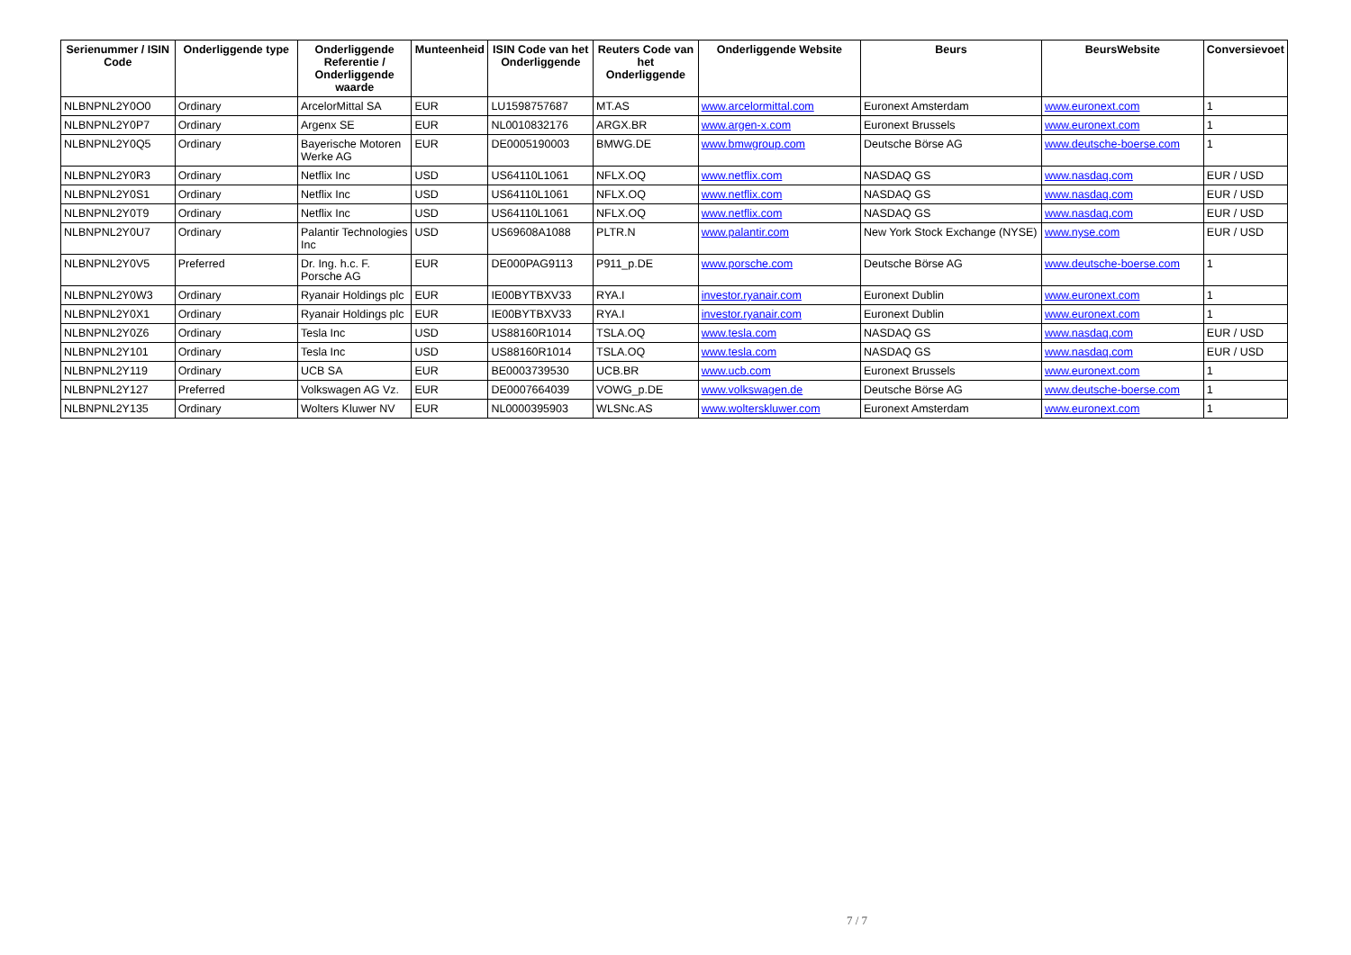| Serienummer / ISIN Code | Onderliggende type | Onderliggende Referentie / Onderliggende waarde | Munteenheid | ISIN Code van het Onderliggende | Reuters Code van het Onderliggende | Onderliggende Website | Beurs | BeursWebsite | Conversievoet |
| --- | --- | --- | --- | --- | --- | --- | --- | --- | --- |
| NLBNPNL2Y0O0 | Ordinary | ArcelorMittal SA | EUR | LU1598757687 | MT.AS | www.arcelormittal.com | Euronext Amsterdam | www.euronext.com | 1 |
| NLBNPNL2Y0P7 | Ordinary | Argenx SE | EUR | NL0010832176 | ARGX.BR | www.argen-x.com | Euronext Brussels | www.euronext.com | 1 |
| NLBNPNL2Y0Q5 | Ordinary | Bayerische Motoren Werke AG | EUR | DE0005190003 | BMWG.DE | www.bmwgroup.com | Deutsche Börse AG | www.deutsche-boerse.com | 1 |
| NLBNPNL2Y0R3 | Ordinary | Netflix Inc | USD | US64110L1061 | NFLX.OQ | www.netflix.com | NASDAQ GS | www.nasdaq.com | EUR / USD |
| NLBNPNL2Y0S1 | Ordinary | Netflix Inc | USD | US64110L1061 | NFLX.OQ | www.netflix.com | NASDAQ GS | www.nasdaq.com | EUR / USD |
| NLBNPNL2Y0T9 | Ordinary | Netflix Inc | USD | US64110L1061 | NFLX.OQ | www.netflix.com | NASDAQ GS | www.nasdaq.com | EUR / USD |
| NLBNPNL2Y0U7 | Ordinary | Palantir Technologies Inc | USD | US69608A1088 | PLTR.N | www.palantir.com | New York Stock Exchange (NYSE) | www.nyse.com | EUR / USD |
| NLBNPNL2Y0V5 | Preferred | Dr. Ing. h.c. F. Porsche AG | EUR | DE000PAG9113 | P911_p.DE | www.porsche.com | Deutsche Börse AG | www.deutsche-boerse.com | 1 |
| NLBNPNL2Y0W3 | Ordinary | Ryanair Holdings plc | EUR | IE00BYTBXV33 | RYA.I | investor.ryanair.com | Euronext Dublin | www.euronext.com | 1 |
| NLBNPNL2Y0X1 | Ordinary | Ryanair Holdings plc | EUR | IE00BYTBXV33 | RYA.I | investor.ryanair.com | Euronext Dublin | www.euronext.com | 1 |
| NLBNPNL2Y0Z6 | Ordinary | Tesla Inc | USD | US88160R1014 | TSLA.OQ | www.tesla.com | NASDAQ GS | www.nasdaq.com | EUR / USD |
| NLBNPNL2Y101 | Ordinary | Tesla Inc | USD | US88160R1014 | TSLA.OQ | www.tesla.com | NASDAQ GS | www.nasdaq.com | EUR / USD |
| NLBNPNL2Y119 | Ordinary | UCB SA | EUR | BE0003739530 | UCB.BR | www.ucb.com | Euronext Brussels | www.euronext.com | 1 |
| NLBNPNL2Y127 | Preferred | Volkswagen AG Vz. | EUR | DE0007664039 | VOWG_p.DE | www.volkswagen.de | Deutsche Börse AG | www.deutsche-boerse.com | 1 |
| NLBNPNL2Y135 | Ordinary | Wolters Kluwer NV | EUR | NL0000395903 | WLSNc.AS | www.wolterskluwer.com | Euronext Amsterdam | www.euronext.com | 1 |
7 / 7